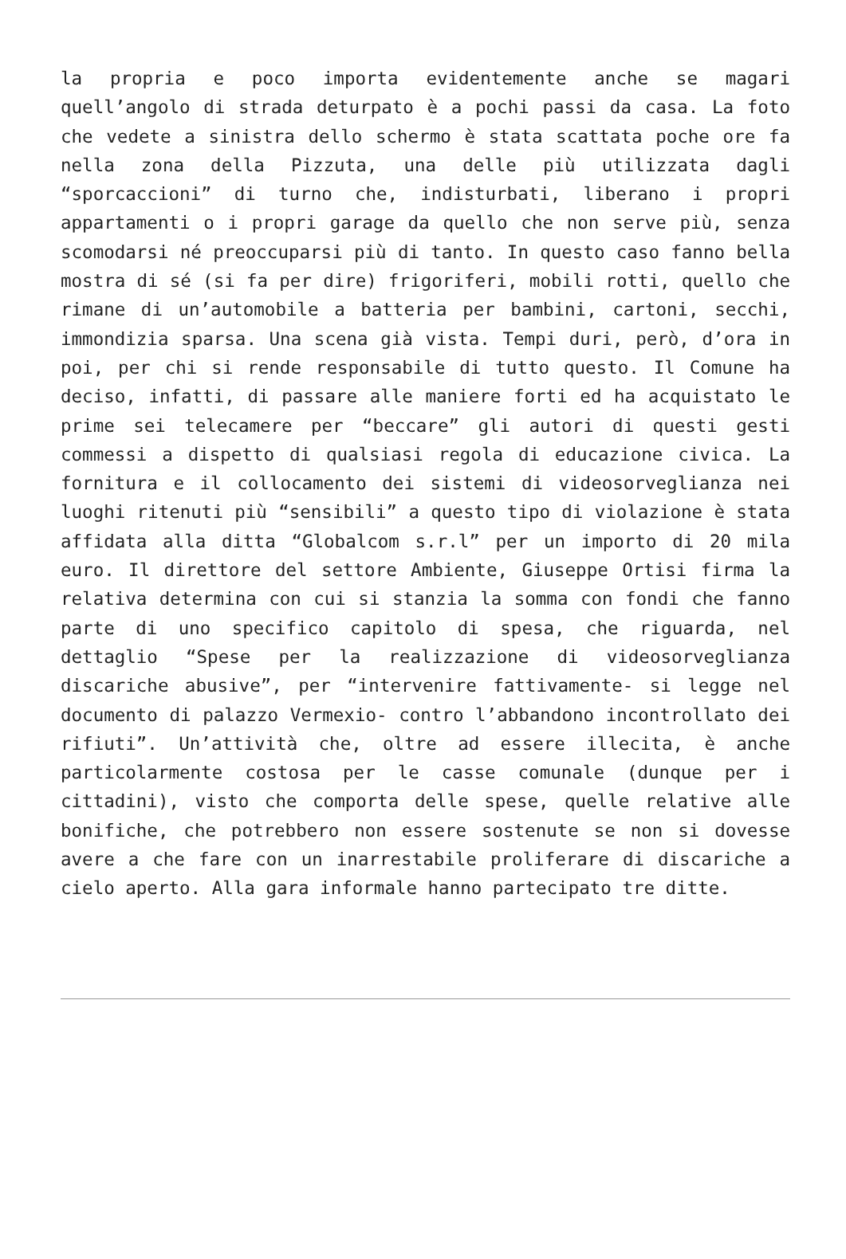la propria e poco importa evidentemente anche se magari quell’angolo di strada deturpato è a pochi passi da casa. La foto che vedete a sinistra dello schermo è stata scattata poche ore fa nella zona della Pizzuta, una delle più utilizzata dagli “sporcaccioni” di turno che, indisturbati, liberano i propri appartamenti o i propri garage da quello che non serve più, senza scomodarsi né preoccuparsi più di tanto. In questo caso fanno bella mostra di sé (si fa per dire) frigoriferi, mobili rotti, quello che rimane di un’automobile a batteria per bambini, cartoni, secchi, immondizia sparsa. Una scena già vista. Tempi duri, però, d’ora in poi, per chi si rende responsabile di tutto questo. Il Comune ha deciso, infatti, di passare alle maniere forti ed ha acquistato le prime sei telecamere per “beccare” gli autori di questi gesti commessi a dispetto di qualsiasi regola di educazione civica. La fornitura e il collocamento dei sistemi di videosorveglianza nei luoghi ritenuti più “sensibili” a questo tipo di violazione è stata affidata alla ditta “Globalcom s.r.l” per un importo di 20 mila euro. Il direttore del settore Ambiente, Giuseppe Ortisi firma la relativa determina con cui si stanzia la somma con fondi che fanno parte di uno specifico capitolo di spesa, che riguarda, nel dettaglio “Spese per la realizzazione di videosorveglianza discariche abusive”, per “intervenire fattivamente- si legge nel documento di palazzo Vermexio- contro l’abbandono incontrollato dei rifiuti”. Un’attività che, oltre ad essere illecita, è anche particolarmente costosa per le casse comunale (dunque per i cittadini), visto che comporta delle spese, quelle relative alle bonifiche, che potrebbero non essere sostenute se non si dovesse avere a che fare con un inarrestabile proliferare di discariche a cielo aperto. Alla gara informale hanno partecipato tre ditte.